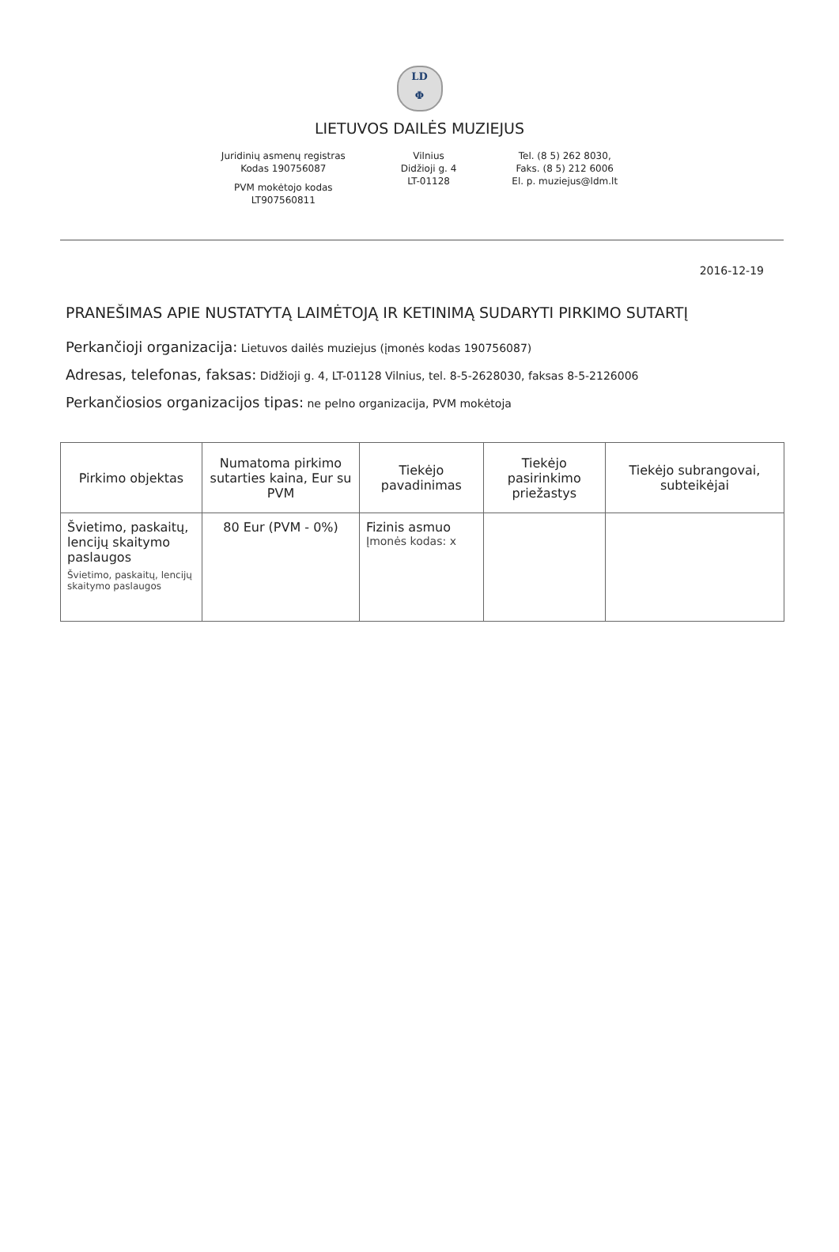LD
Φ
LIETUVOS DAILĖS MUZIEJUS
Juridinių asmenų registras
Kodas 190756087
PVM mokėtojo kodas
LT907560811
Vilnius
Didžioji g. 4
LT-01128
Tel. (8 5) 262 8030,
Faks. (8 5) 212 6006
El. p. muziejus@ldm.lt
2016-12-19
PRANEŠIMAS APIE NUSTATYTĄ LAIMĖTOJĄ IR KETINIMĄ SUDARYTI PIRKIMO SUTARTĮ
Perkančioji organizacija: Lietuvos dailės muziejus (įmonės kodas 190756087)
Adresas, telefonas, faksas: Didžioji g. 4, LT-01128 Vilnius, tel. 8-5-2628030, faksas 8-5-2126006
Perkančiosios organizacijos tipas: ne pelno organizacija, PVM mokėtoja
| Pirkimo objektas | Numatoma pirkimo sutarties kaina, Eur su PVM | Tiekėjo pavadinimas | Tiekėjo pasirinkimo priežastys | Tiekėjo subrangovai, subteikėjai |
| --- | --- | --- | --- | --- |
| Švietimo, paskaitų, lencijų skaitymo paslaugos Švietimo, paskaitų, lencijų skaitymo paslaugos | 80 Eur (PVM - 0%) | Fizinis asmuo Įmonės kodas: x | | |